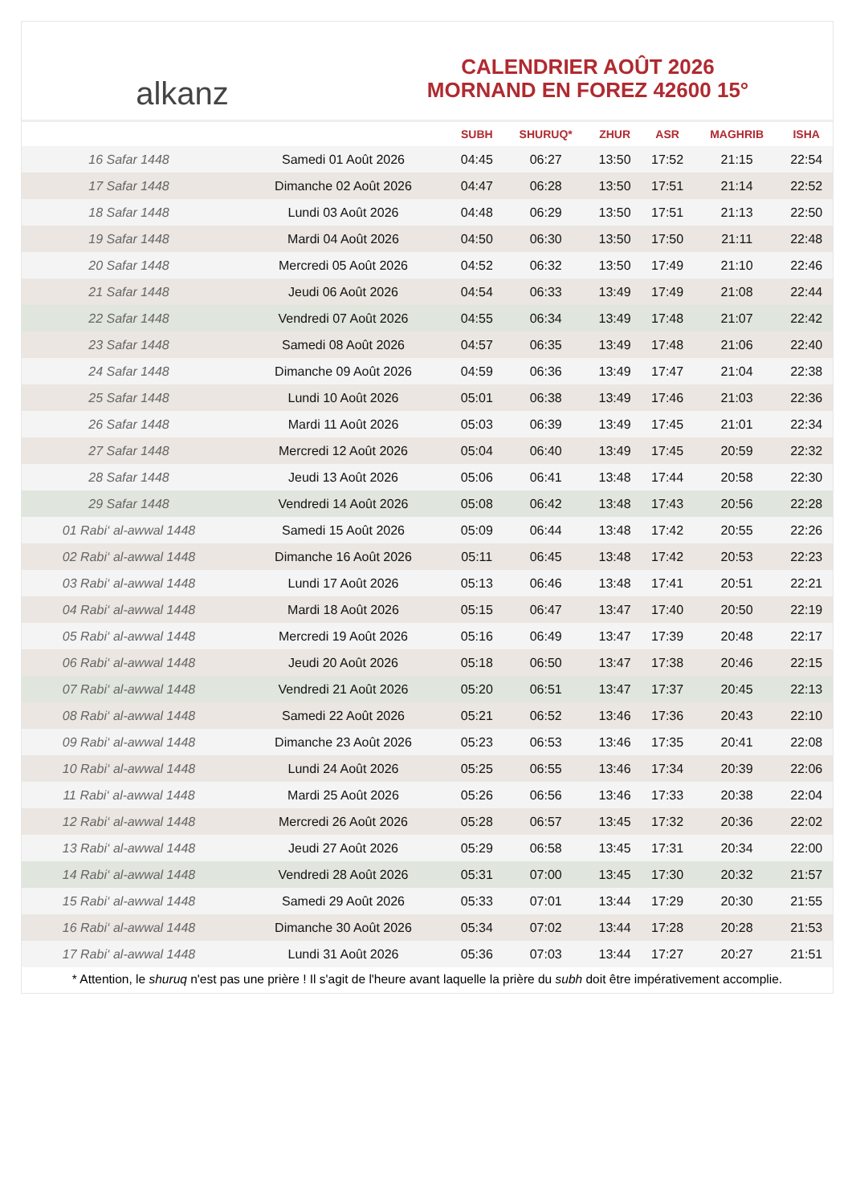alkanz
CALENDRIER AOÛT 2026
MORNAND EN FOREZ 42600 15°
| | | SUBH | SHURUQ* | ZHUR | ASR | MAGHRIB | ISHA |
| --- | --- | --- | --- | --- | --- | --- | --- |
| 16 Safar 1448 | Samedi 01 Août 2026 | 04:45 | 06:27 | 13:50 | 17:52 | 21:15 | 22:54 |
| 17 Safar 1448 | Dimanche 02 Août 2026 | 04:47 | 06:28 | 13:50 | 17:51 | 21:14 | 22:52 |
| 18 Safar 1448 | Lundi 03 Août 2026 | 04:48 | 06:29 | 13:50 | 17:51 | 21:13 | 22:50 |
| 19 Safar 1448 | Mardi 04 Août 2026 | 04:50 | 06:30 | 13:50 | 17:50 | 21:11 | 22:48 |
| 20 Safar 1448 | Mercredi 05 Août 2026 | 04:52 | 06:32 | 13:50 | 17:49 | 21:10 | 22:46 |
| 21 Safar 1448 | Jeudi 06 Août 2026 | 04:54 | 06:33 | 13:49 | 17:49 | 21:08 | 22:44 |
| 22 Safar 1448 | Vendredi 07 Août 2026 | 04:55 | 06:34 | 13:49 | 17:48 | 21:07 | 22:42 |
| 23 Safar 1448 | Samedi 08 Août 2026 | 04:57 | 06:35 | 13:49 | 17:48 | 21:06 | 22:40 |
| 24 Safar 1448 | Dimanche 09 Août 2026 | 04:59 | 06:36 | 13:49 | 17:47 | 21:04 | 22:38 |
| 25 Safar 1448 | Lundi 10 Août 2026 | 05:01 | 06:38 | 13:49 | 17:46 | 21:03 | 22:36 |
| 26 Safar 1448 | Mardi 11 Août 2026 | 05:03 | 06:39 | 13:49 | 17:45 | 21:01 | 22:34 |
| 27 Safar 1448 | Mercredi 12 Août 2026 | 05:04 | 06:40 | 13:49 | 17:45 | 20:59 | 22:32 |
| 28 Safar 1448 | Jeudi 13 Août 2026 | 05:06 | 06:41 | 13:48 | 17:44 | 20:58 | 22:30 |
| 29 Safar 1448 | Vendredi 14 Août 2026 | 05:08 | 06:42 | 13:48 | 17:43 | 20:56 | 22:28 |
| 01 Rabi‘ al-awwal 1448 | Samedi 15 Août 2026 | 05:09 | 06:44 | 13:48 | 17:42 | 20:55 | 22:26 |
| 02 Rabi‘ al-awwal 1448 | Dimanche 16 Août 2026 | 05:11 | 06:45 | 13:48 | 17:42 | 20:53 | 22:23 |
| 03 Rabi‘ al-awwal 1448 | Lundi 17 Août 2026 | 05:13 | 06:46 | 13:48 | 17:41 | 20:51 | 22:21 |
| 04 Rabi‘ al-awwal 1448 | Mardi 18 Août 2026 | 05:15 | 06:47 | 13:47 | 17:40 | 20:50 | 22:19 |
| 05 Rabi‘ al-awwal 1448 | Mercredi 19 Août 2026 | 05:16 | 06:49 | 13:47 | 17:39 | 20:48 | 22:17 |
| 06 Rabi‘ al-awwal 1448 | Jeudi 20 Août 2026 | 05:18 | 06:50 | 13:47 | 17:38 | 20:46 | 22:15 |
| 07 Rabi‘ al-awwal 1448 | Vendredi 21 Août 2026 | 05:20 | 06:51 | 13:47 | 17:37 | 20:45 | 22:13 |
| 08 Rabi‘ al-awwal 1448 | Samedi 22 Août 2026 | 05:21 | 06:52 | 13:46 | 17:36 | 20:43 | 22:10 |
| 09 Rabi‘ al-awwal 1448 | Dimanche 23 Août 2026 | 05:23 | 06:53 | 13:46 | 17:35 | 20:41 | 22:08 |
| 10 Rabi‘ al-awwal 1448 | Lundi 24 Août 2026 | 05:25 | 06:55 | 13:46 | 17:34 | 20:39 | 22:06 |
| 11 Rabi‘ al-awwal 1448 | Mardi 25 Août 2026 | 05:26 | 06:56 | 13:46 | 17:33 | 20:38 | 22:04 |
| 12 Rabi‘ al-awwal 1448 | Mercredi 26 Août 2026 | 05:28 | 06:57 | 13:45 | 17:32 | 20:36 | 22:02 |
| 13 Rabi‘ al-awwal 1448 | Jeudi 27 Août 2026 | 05:29 | 06:58 | 13:45 | 17:31 | 20:34 | 22:00 |
| 14 Rabi‘ al-awwal 1448 | Vendredi 28 Août 2026 | 05:31 | 07:00 | 13:45 | 17:30 | 20:32 | 21:57 |
| 15 Rabi‘ al-awwal 1448 | Samedi 29 Août 2026 | 05:33 | 07:01 | 13:44 | 17:29 | 20:30 | 21:55 |
| 16 Rabi‘ al-awwal 1448 | Dimanche 30 Août 2026 | 05:34 | 07:02 | 13:44 | 17:28 | 20:28 | 21:53 |
| 17 Rabi‘ al-awwal 1448 | Lundi 31 Août 2026 | 05:36 | 07:03 | 13:44 | 17:27 | 20:27 | 21:51 |
* Attention, le shuruq n'est pas une prière ! Il s'agit de l'heure avant laquelle la prière du subh doit être impérativement accomplie.